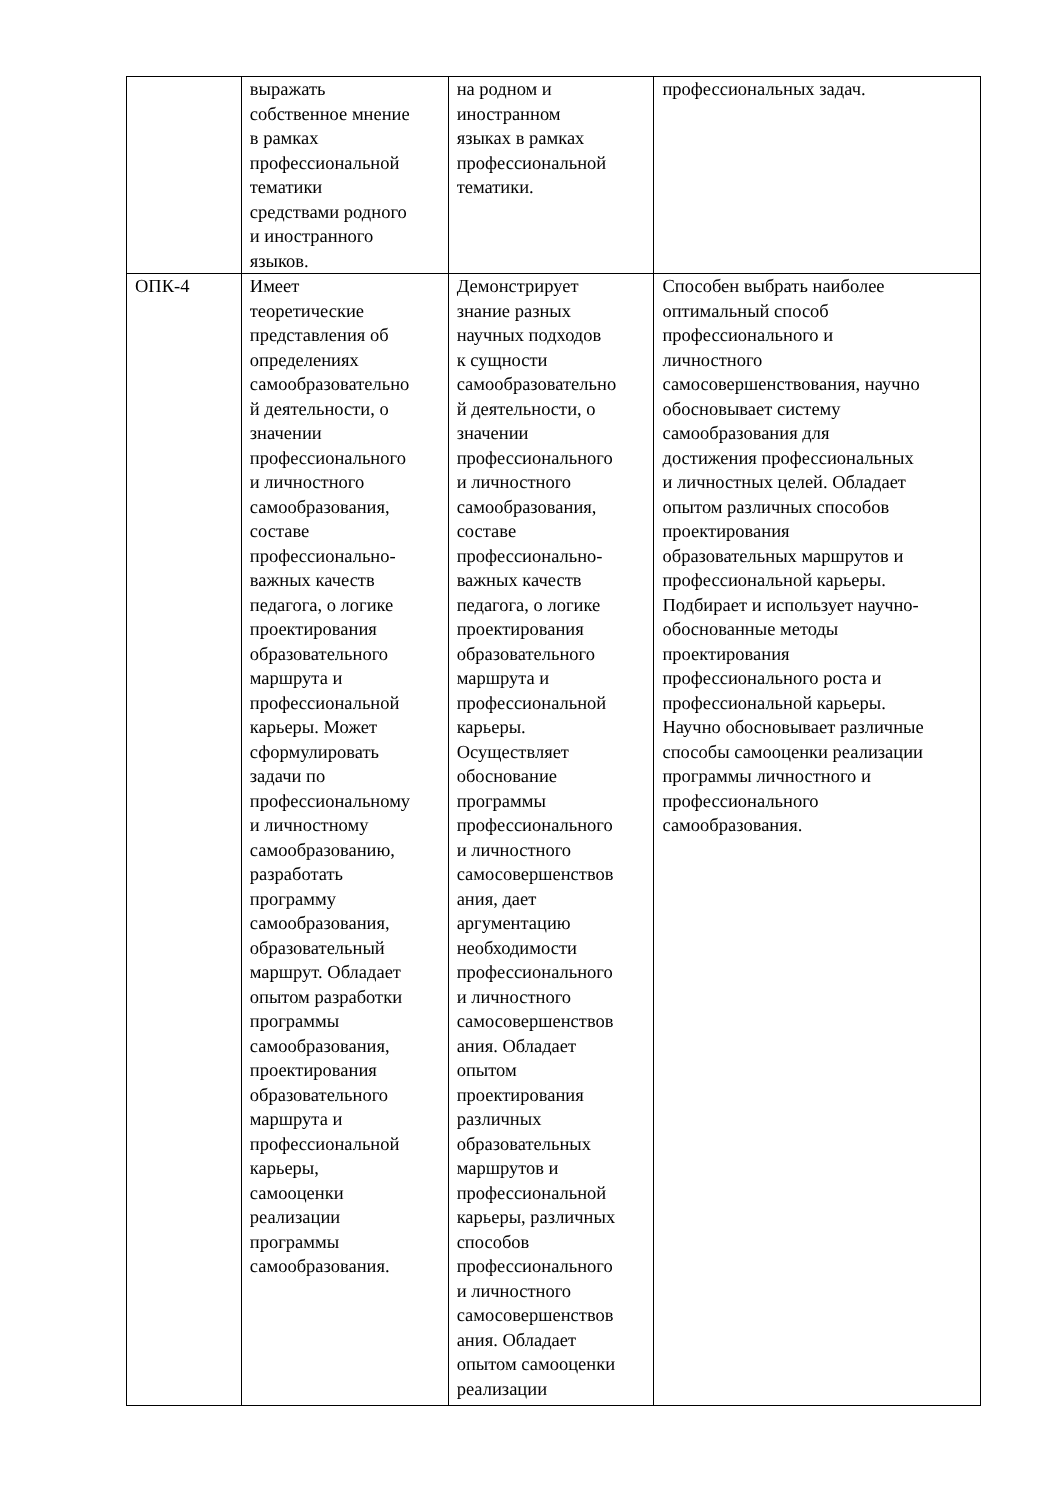| | выражать собственное мнение в рамках профессиональной тематики средствами родного и иностранного языков. | на родном и иностранном языках в рамках профессиональной тематики. | профессиональных задач. |
| ОПК-4 | Имеет теоретические представления об определениях самообразовательно й деятельности, о значении профессионального и личностного самообразования, составе профессионально- важных качеств педагога, о логике проектирования образовательного маршрута и профессиональной карьеры. Может сформулировать задачи по профессиональному и личностному самообразованию, разработать программу самообразования, образовательный маршрут. Обладает опытом разработки программы самообразования, проектирования образовательного маршрута и профессиональной карьеры, самооценки реализации программы самообразования. | Демонстрирует знание разных научных подходов к сущности самообразовательно й деятельности, о значении профессионального и личностного самообразования, составе профессионально- важных качеств педагога, о логике проектирования образовательного маршрута и профессиональной карьеры. Осуществляет обоснование программы профессионального и личностного самосовершенствов ания, дает аргументацию необходимости профессионального и личностного самосовершенствов ания. Обладает опытом проектирования различных образовательных маршрутов и профессиональной карьеры, различных способов профессионального и личностного самосовершенствов ания. Обладает опытом самооценки реализации | Способен выбрать наиболее оптимальный способ профессионального и личностного самосовершенствования, научно обосновывает систему самообразования для достижения профессиональных и личностных целей. Обладает опытом различных способов проектирования образовательных маршрутов и профессиональной карьеры. Подбирает и использует научно- обоснованные методы проектирования профессионального роста и профессиональной карьеры. Научно обосновывает различные способы самооценки реализации программы личностного и профессионального самообразования. |